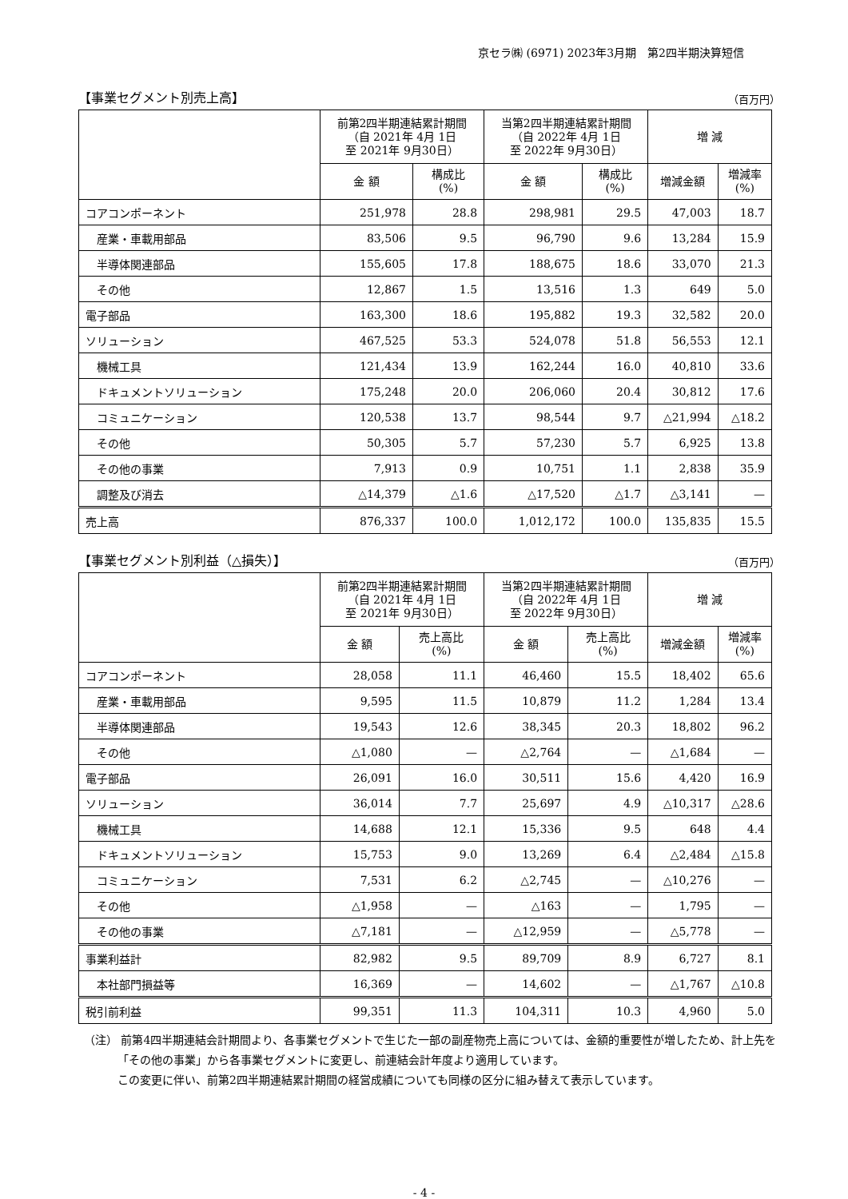京セラ㈱ (6971) 2023年3月期　第2四半期決算短信
【事業セグメント別売上高】 （百万円）
| | 前第2四半期連結累計期間 （自 2021年 4月 1日 至 2021年 9月30日） | | 当第2四半期連結累計期間 （自 2022年 4月 1日 至 2022年 9月30日） | | 増 減 | |
| --- | --- | --- | --- | --- | --- | --- |
| | 金 額 | 構成比 (%) | 金 額 | 構成比 (%) | 増減金額 | 増減率 (%) |
| コアコンポーネント | 251,978 | 28.8 | 298,981 | 29.5 | 47,003 | 18.7 |
| 産業・車載用部品 | 83,506 | 9.5 | 96,790 | 9.6 | 13,284 | 15.9 |
| 半導体関連部品 | 155,605 | 17.8 | 188,675 | 18.6 | 33,070 | 21.3 |
| その他 | 12,867 | 1.5 | 13,516 | 1.3 | 649 | 5.0 |
| 電子部品 | 163,300 | 18.6 | 195,882 | 19.3 | 32,582 | 20.0 |
| ソリューション | 467,525 | 53.3 | 524,078 | 51.8 | 56,553 | 12.1 |
| 機械工具 | 121,434 | 13.9 | 162,244 | 16.0 | 40,810 | 33.6 |
| ドキュメントソリューション | 175,248 | 20.0 | 206,060 | 20.4 | 30,812 | 17.6 |
| コミュニケーション | 120,538 | 13.7 | 98,544 | 9.7 | △21,994 | △18.2 |
| その他 | 50,305 | 5.7 | 57,230 | 5.7 | 6,925 | 13.8 |
| その他の事業 | 7,913 | 0.9 | 10,751 | 1.1 | 2,838 | 35.9 |
| 調整及び消去 | △14,379 | △1.6 | △17,520 | △1.7 | △3,141 | — |
| 売上高 | 876,337 | 100.0 | 1,012,172 | 100.0 | 135,835 | 15.5 |
【事業セグメント別利益（△損失）】 （百万円）
| | 前第2四半期連結累計期間 （自 2021年 4月 1日 至 2021年 9月30日） | | 当第2四半期連結累計期間 （自 2022年 4月 1日 至 2022年 9月30日） | | 増 減 | |
| --- | --- | --- | --- | --- | --- | --- |
| | 金 額 | 売上高比 (%) | 金 額 | 売上高比 (%) | 増減金額 | 増減率 (%) |
| コアコンポーネント | 28,058 | 11.1 | 46,460 | 15.5 | 18,402 | 65.6 |
| 産業・車載用部品 | 9,595 | 11.5 | 10,879 | 11.2 | 1,284 | 13.4 |
| 半導体関連部品 | 19,543 | 12.6 | 38,345 | 20.3 | 18,802 | 96.2 |
| その他 | △1,080 | — | △2,764 | — | △1,684 | — |
| 電子部品 | 26,091 | 16.0 | 30,511 | 15.6 | 4,420 | 16.9 |
| ソリューション | 36,014 | 7.7 | 25,697 | 4.9 | △10,317 | △28.6 |
| 機械工具 | 14,688 | 12.1 | 15,336 | 9.5 | 648 | 4.4 |
| ドキュメントソリューション | 15,753 | 9.0 | 13,269 | 6.4 | △2,484 | △15.8 |
| コミュニケーション | 7,531 | 6.2 | △2,745 | — | △10,276 | — |
| その他 | △1,958 | — | △163 | — | 1,795 | — |
| その他の事業 | △7,181 | — | △12,959 | — | △5,778 | — |
| 事業利益計 | 82,982 | 9.5 | 89,709 | 8.9 | 6,727 | 8.1 |
| 本社部門損益等 | 16,369 | — | 14,602 | — | △1,767 | △10.8 |
| 税引前利益 | 99,351 | 11.3 | 104,311 | 10.3 | 4,960 | 5.0 |
（注） 前第4四半期連結会計期間より、各事業セグメントで生じた一部の副産物売上高については、金額的重要性が増したため、計上先を「その他の事業」から各事業セグメントに変更し、前連結会計年度より適用しています。
この変更に伴い、前第2四半期連結累計期間の経営成績についても同様の区分に組み替えて表示しています。
- 4 -